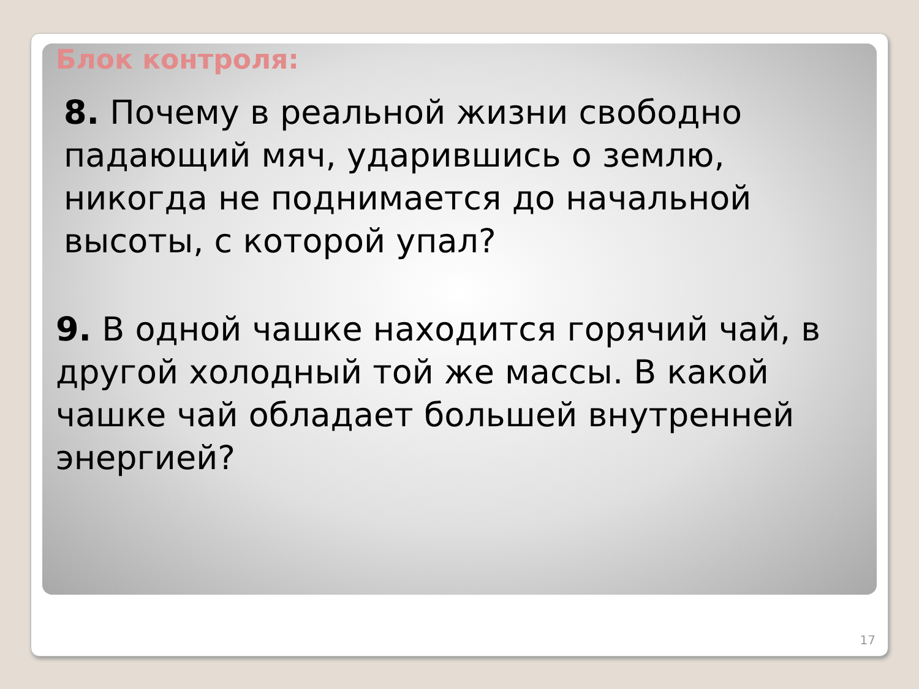Блок контроля:
8. Почему в реальной жизни свободно падающий мяч, ударившись о землю, никогда не поднимается до начальной высоты, с которой упал?
9. В одной чашке находится горячий чай, в другой холодный той же массы. В какой чашке чай обладает большей внутренней энергией?
17